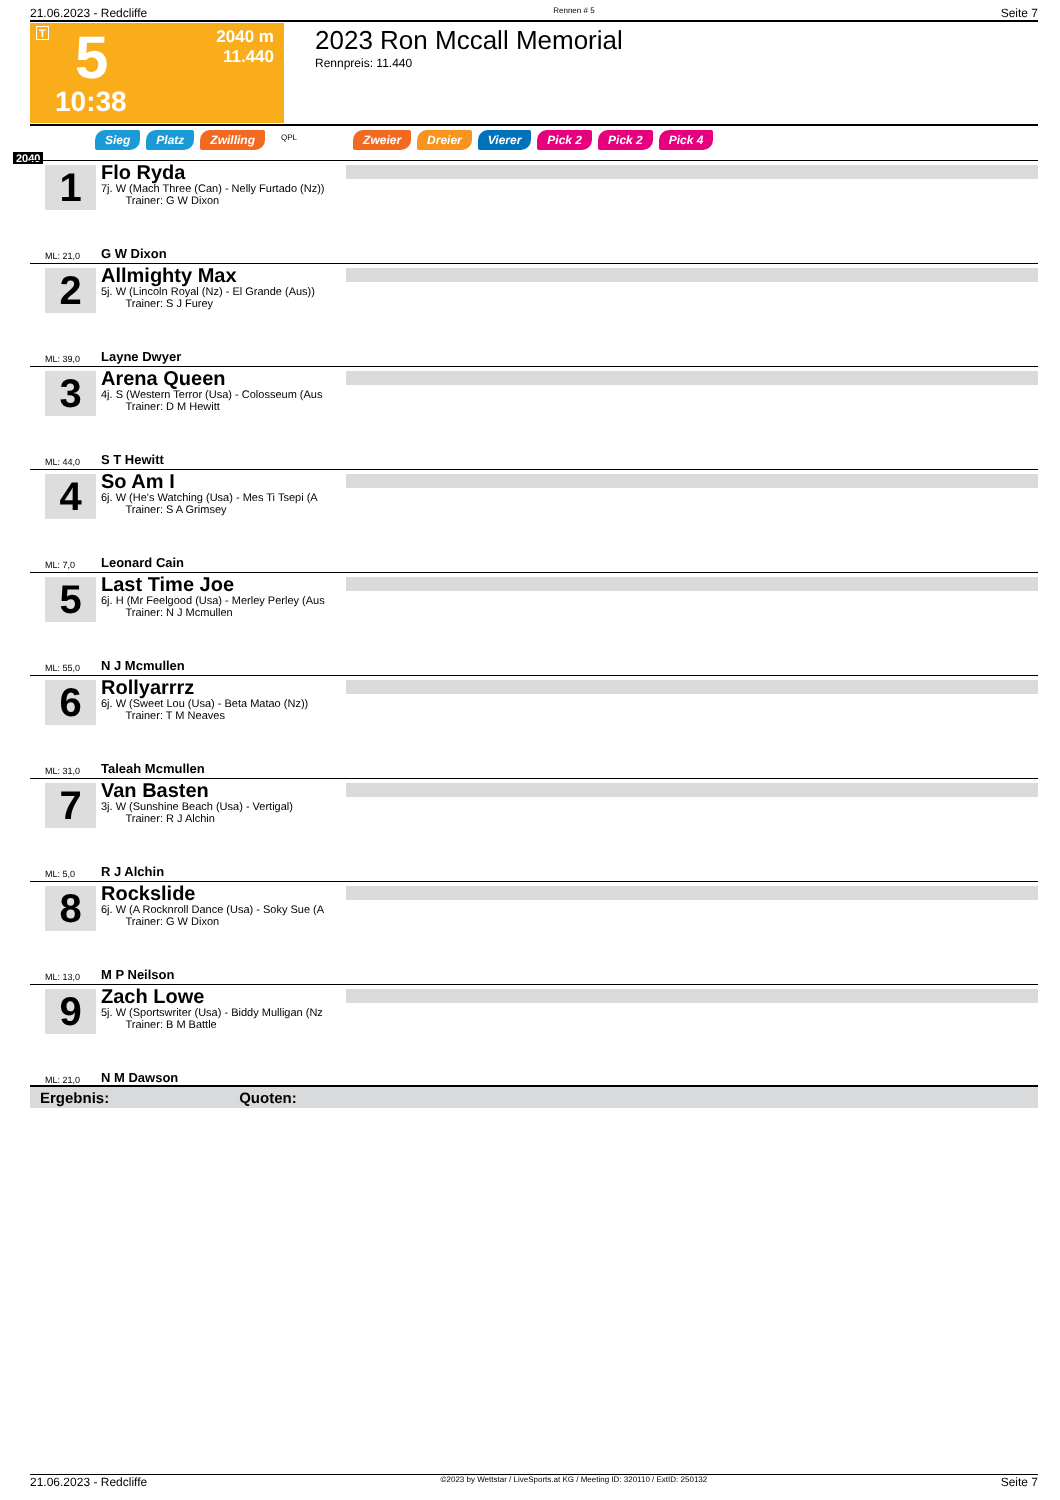21.06.2023 - Redcliffe Rennen # 5 Seite 7
T 5
10:38
2040 m
11.440
2023 Ron Mccall Memorial
Rennpreis: 11.440
Sieg Platz Zwilling QPL Zweier Dreier Vierer Pick 2 Pick 2 Pick 4
2040
1
Flo Ryda
7j. W (Mach Three (Can) - Nelly Furtado (Nz))
Trainer: G W Dixon
ML: 21,0 G W Dixon
2
Allmighty Max
5j. W (Lincoln Royal (Nz) - El Grande (Aus))
Trainer: S J Furey
ML: 39,0 Layne Dwyer
3
Arena Queen
4j. S (Western Terror (Usa) - Colosseum (Aus
Trainer: D M Hewitt
ML: 44,0 S T Hewitt
4
So Am I
6j. W (He's Watching (Usa) - Mes Ti Tsepi (A
Trainer: S A Grimsey
ML: 7,0 Leonard Cain
5
Last Time Joe
6j. H (Mr Feelgood (Usa) - Merley Perley (Aus
Trainer: N J Mcmullen
ML: 55,0 N J Mcmullen
6
Rollyarrrz
6j. W (Sweet Lou (Usa) - Beta Matao (Nz))
Trainer: T M Neaves
ML: 31,0 Taleah Mcmullen
7
Van Basten
3j. W (Sunshine Beach (Usa) - Vertigal)
Trainer: R J Alchin
ML: 5,0 R J Alchin
8
Rockslide
6j. W (A Rocknroll Dance (Usa) - Soky Sue (A
Trainer: G W Dixon
ML: 13,0 M P Neilson
9
Zach Lowe
5j. W (Sportswriter (Usa) - Biddy Mulligan (Nz
Trainer: B M Battle
ML: 21,0 N M Dawson
Ergebnis: Quoten:
21.06.2023 - Redcliffe ©2023 by Wettstar / LiveSports.at KG / Meeting ID: 320110 / ExtID: 250132 Seite 7